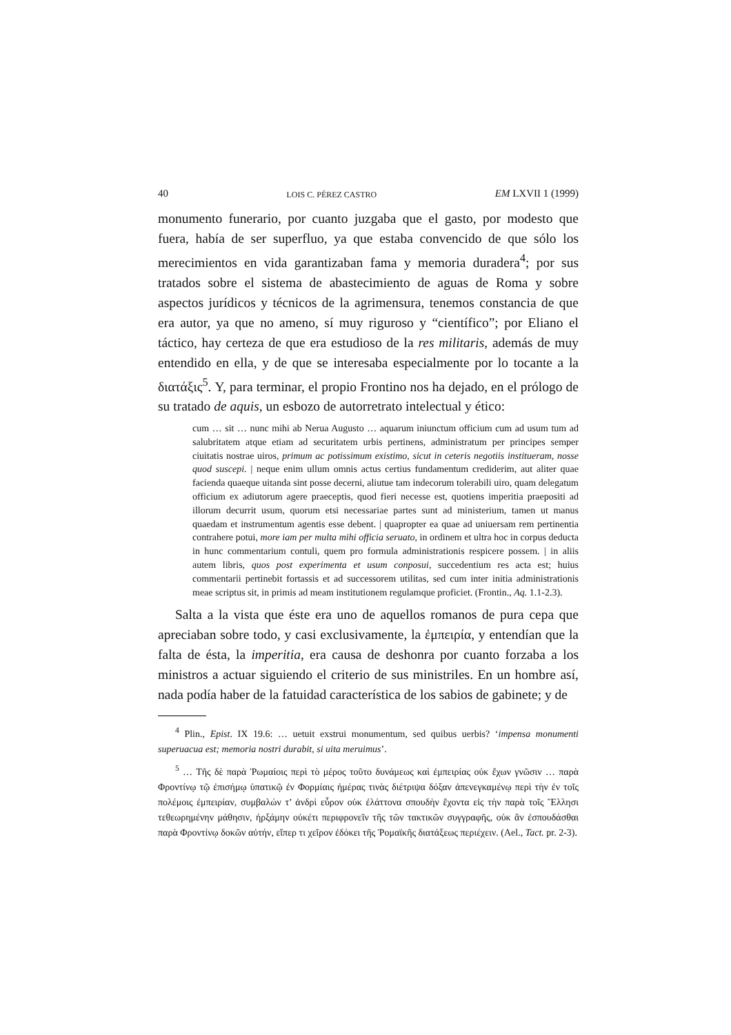40 LOIS C. PÉREZ CASTRO EM LXVII 1 (1999)
monumento funerario, por cuanto juzgaba que el gasto, por modesto que fuera, había de ser superfluo, ya que estaba convencido de que sólo los merecimientos en vida garantizaban fama y memoria duradera<sup>4</sup>; por sus tratados sobre el sistema de abastecimiento de aguas de Roma y sobre aspectos jurídicos y técnicos de la agrimensura, tenemos constancia de que era autor, ya que no ameno, sí muy riguroso y “científico”; por Eliano el táctico, hay certeza de que era estudioso de la res militaris, además de muy entendido en ella, y de que se interesaba especialmente por lo tocante a la διατάξις<sup>5</sup>. Y, para terminar, el propio Frontino nos ha dejado, en el prólogo de su tratado de aquis, un esbozo de autorretrato intelectual y ético:
cum … sit … nunc mihi ab Nerua Augusto … aquarum iniunctum officium cum ad usum tum ad salubritatem atque etiam ad securitatem urbis pertinens, administratum per principes semper ciuitatis nostrae uiros, primum ac potissimum existimo, sicut in ceteris negotiis institueram, nosse quod suscepi. | neque enim ullum omnis actus certius fundamentum crediderim, aut aliter quae facienda quaeque uitanda sint posse decerni, aliutue tam indecorum tolerabili uiro, quam delegatum officium ex adiutorum agere praeceptis, quod fieri necesse est, quotiens imperitia praepositi ad illorum decurrit usum, quorum etsi necessariae partes sunt ad ministerium, tamen ut manus quaedam et instrumentum agentis esse debent. | quapropter ea quae ad uniuersam rem pertinentia contrahere potui, more iam per multa mihi officia seruato, in ordinem et ultra hoc in corpus deducta in hunc commentarium contuli, quem pro formula administrationis respicere possem. | in aliis autem libris, quos post experimenta et usum conposui, succedentium res acta est; huius commentarii pertinebit fortassis et ad successorem utilitas, sed cum inter initia administrationis meae scriptus sit, in primis ad meam institutionem regulamque proficiet. (Frontin., Aq. 1.1-2.3).
Salta a la vista que éste era uno de aquellos romanos de pura cepa que apreciaban sobre todo, y casi exclusivamente, la ἐμπειρία, y entendían que la falta de ésta, la imperitia, era causa de deshonra por cuanto forzaba a los ministros a actuar siguiendo el criterio de sus ministriles. En un hombre así, nada podía haber de la fatuidad característica de los sabios de gabinete; y de
<sup>4</sup> Plin., Epist. IX 19.6: … uetuit exstrui monumentum, sed quibus uerbis? ‘impensa monumenti superuacua est; memoria nostri durabit, si uita meruimus’.
<sup>5</sup> … Τῆς δὲ παρὰ Ῥωμαίοις περὶ τὸ μέρος τοῦτο δυνάμεως καὶ ἐμπειρίας οὐκ ἔχων γνῶσιν … παρὰ Φροντίνῳ τῷ ἐπισήμῳ ὑπατικῷ ἐν Φορμίαις ἡμέρας τινὰς διέτριψα δόξαν ἀπενεγκαμένῳ περὶ τὴν ἐν τοῖς πολέμοις ἐμπειρίαν, συμβαλών τ’ ἀνδρὶ εὗρον οὐκ ἐλάττονα σπουδὴν ἔχοντα εἰς τὴν παρὰ τοῖς Ἕλλησι τεθεωρημένην μάθησιν, ἠρξάμην οὐκέτι περιφρονεῖν τῆς τῶν τακτικῶν συγγραφῆς, οὐκ ἂν ἐσπουδάσθαι παρὰ Φροντίνῳ δοκῶν αὐτήν, εἴπερ τι χεῖρον ἐδόκει τῆς Ῥομαϊκῆς διατάξεως περιέχειν. (Ael., Tact. pr. 2-3).